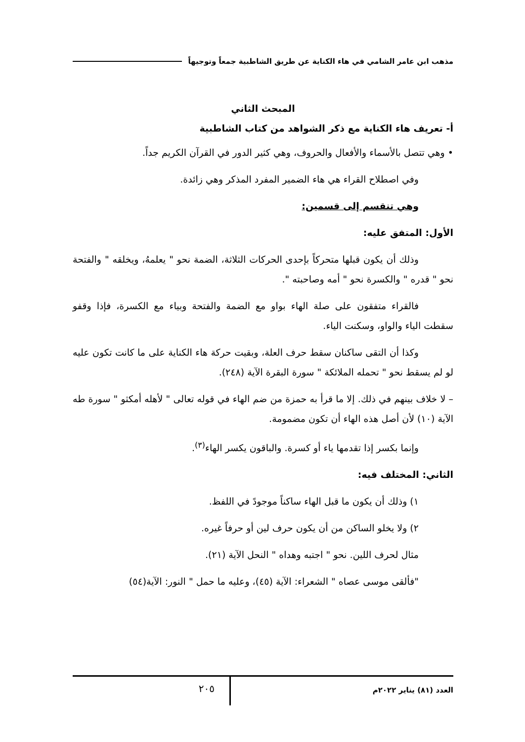مذهب ابن عامر الشامي في هاء الكناية عن طريق الشاطبية جمعاً وتوجيهاً
المبحث الثاني
أ- تعريف هاء الكناية مع ذكر الشواهد من كتاب الشاطبية
• وهي تتصل بالأسماء والأفعال والحروف، وهي كثير الدور في القرآن الكريم جداً.
وفي اصطلاح القراء هي هاء الضمير المفرد المذكر وهي زائدة.
وهي تنقسم إلى قسمين:
الأول: المتفق عليه:
وذلك أن يكون قبلها متحركاً بإحدى الحركات الثلاثة، الضمة نحو " يعلمهُ، ويخلقه " والفتحة نحو " قدره " والكسرة نحو " أمه وصاحبته ".
فالقراء متفقون على صلة الهاء بواو مع الضمة والفتحة وبياء مع الكسرة، فإذا وقفو سقطت الياء والواو، وسكنت الياء.
وكذا أن التقى ساكنان سقط حرف العلة، وبقيت حركة هاء الكناية على ما كانت تكون عليه لو لم يسقط نحو " تحمله الملائكة " سورة البقرة الآية (٢٤٨).
– لا خلاف بينهم في ذلك. إلا ما قرأ به حمزة من ضم الهاء في قوله تعالى " لأهله أمكثو " سورة طه الآية (١٠) لأن أصل هذه الهاء أن تكون مضمومة.
وإنما بكسر إذا تقدمها ياء أو كسرة. والباقون يكسر الهاء<sup>(٣)</sup>.
الثاني: المختلف فيه:
١) وذلك أن يكون ما قبل الهاء ساكناً موجودً في اللفظ.
٢) ولا يخلو الساكن من أن يكون حرف لين أو حرفاً غيره.
مثال لحرف اللين. نحو " اجتبه وهداه " النحل الآية (٢١).
"فألقى موسى عصاه " الشعراء: الآية (٤٥)، وعليه ما حمل " النور: الآية(٥٤)
العدد (٨١) يناير ٢٠٢٢م
٢٠٥